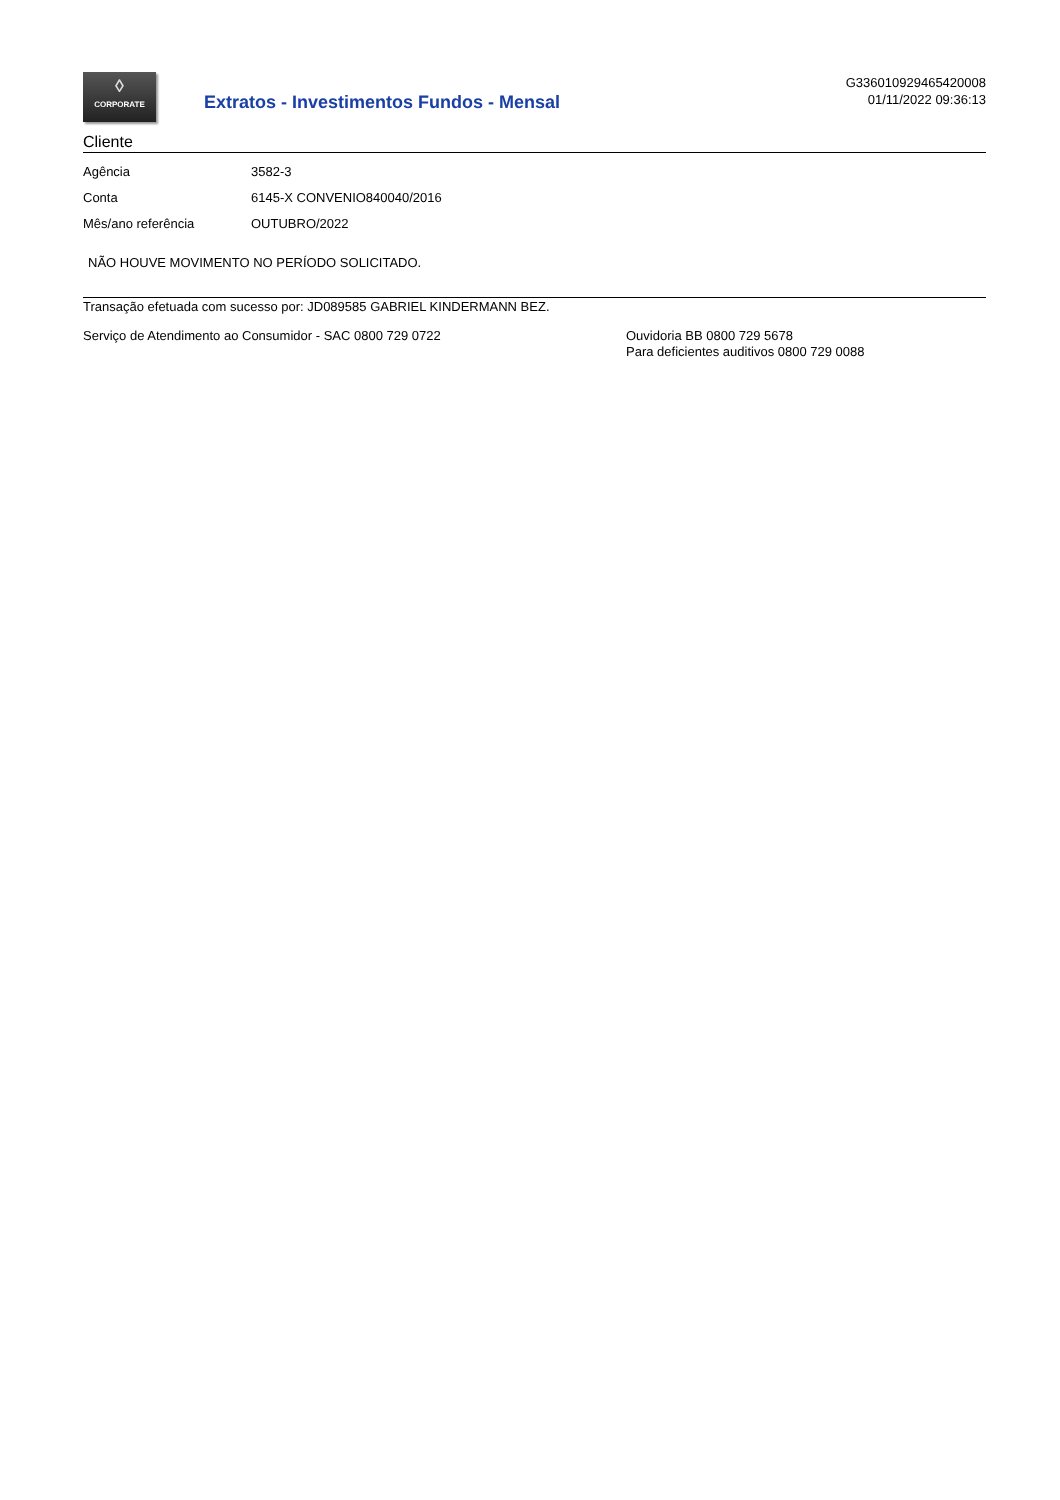◊
CORPORATE
Extratos - Investimentos Fundos - Mensal
G336010929465420008
01/11/2022 09:36:13
Cliente
| Agência | 3582-3 |
| Conta | 6145-X CONVENIO840040/2016 |
| Mês/ano referência | OUTUBRO/2022 |
NÃO HOUVE MOVIMENTO NO PERÍODO SOLICITADO.
Transação efetuada com sucesso por: JD089585 GABRIEL KINDERMANN BEZ.
Serviço de Atendimento ao Consumidor - SAC 0800 729 0722 Ouvidoria BB 0800 729 5678
Para deficientes auditivos 0800 729 0088